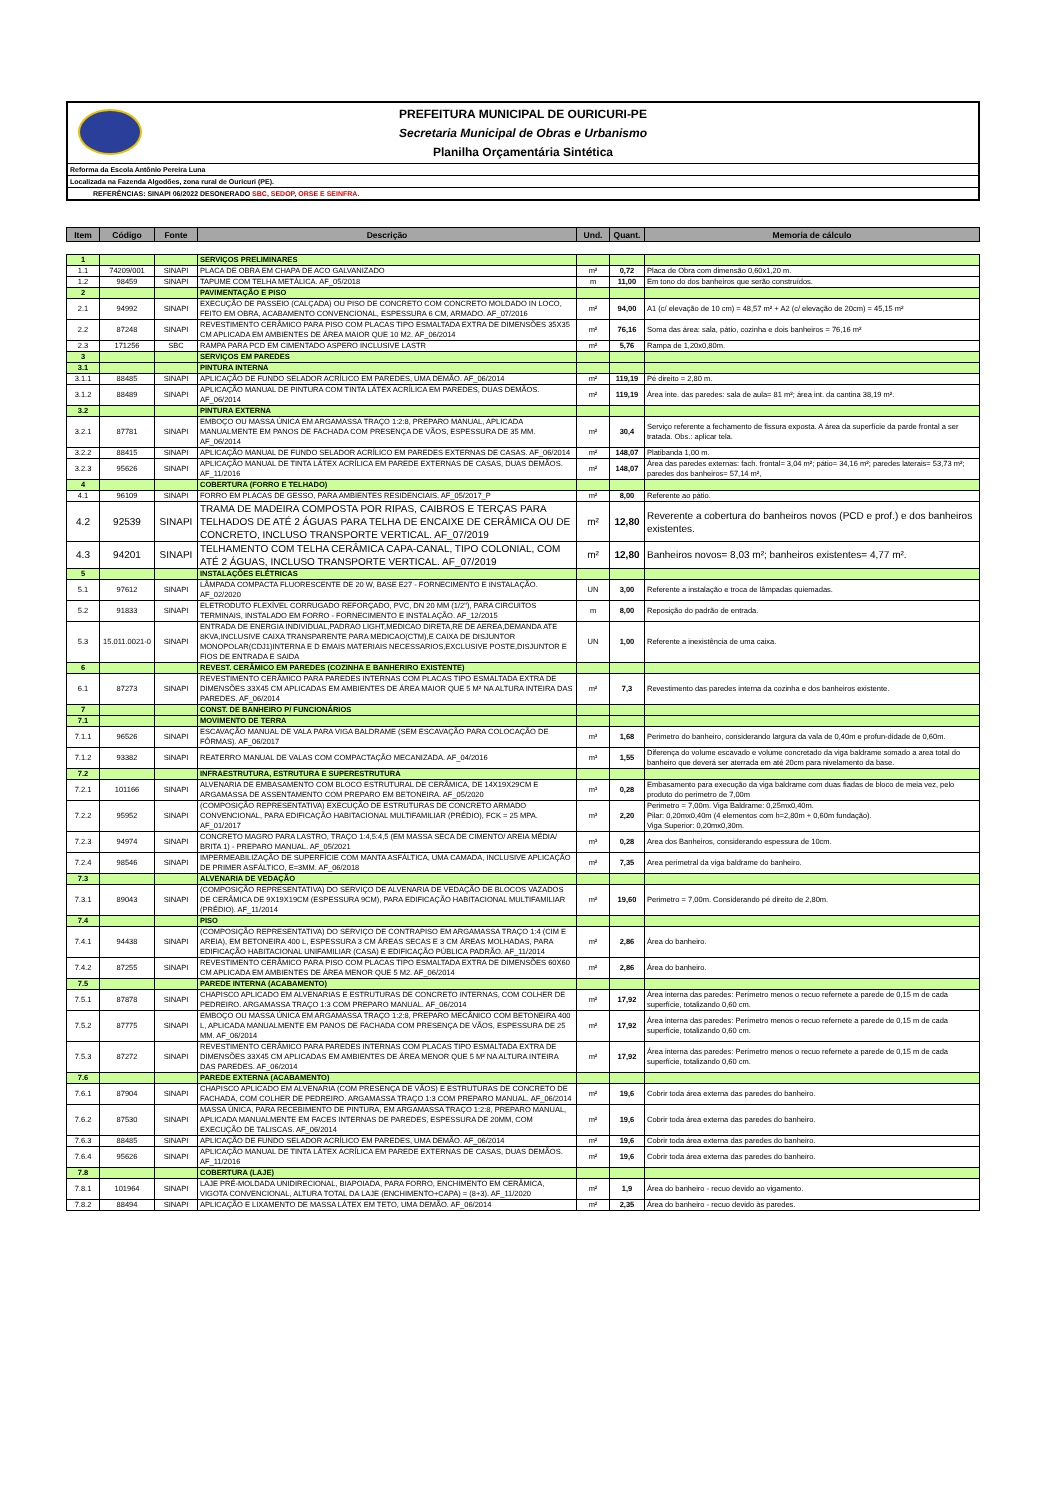PREFEITURA MUNICIPAL DE OURICURI-PE
Secretaria Municipal de Obras e Urbanismo
Planilha Orçamentária Sintética
Reforma da Escola Antônio Pereira Luna
Localizada na Fazenda Algodões, zona rural de Ouricuri (PE).
REFERÊNCIAS: SINAPI 06/2022 DESONERADO SBC, SEDOP, ORSE E SEINFRA.
| Item | Código | Fonte | Descrição | Und. | Quant. | Memoria de cálculo |
| --- | --- | --- | --- | --- | --- | --- |
| 1 | | | SERVIÇOS PRELIMINARES | | | |
| 1.1 | 74209/001 | SINAPI | PLACA DE OBRA EM CHAPA DE ACO GALVANIZADO | m² | 0,72 | Placa de Obra com dimensão 0,60x1,20 m. |
| 1.2 | 98459 | SINAPI | TAPUME COM TELHA METÁLICA. AF_05/2018 | m | 11,00 | Em tono do dos banheiros que serão construídos. |
| 2 | | | PAVIMENTAÇÃO E PISO | | | |
| 2.1 | 94992 | SINAPI | EXECUÇÃO DE PASSEIO (CALÇADA) OU PISO DE CONCRETO COM CONCRETO MOLDADO IN LOCO, FEITO EM OBRA, ACABAMENTO CONVENCIONAL, ESPESSURA 6 CM, ARMADO. AF_07/2016 | m² | 94,00 | A1 (c/ elevação de 10 cm) = 48,57 m² + A2 (c/ elevação de 20cm) = 45,15 m² |
| 2.2 | 87248 | SINAPI | REVESTIMENTO CERÂMICO PARA PISO COM PLACAS TIPO ESMALTADA EXTRA DE DIMENSÕES 35X35 CM APLICADA EM AMBIENTES DE ÁREA MAIOR QUE 10 M2. AF_06/2014 | m² | 76,16 | Soma das área: sala, pátio, cozinha e dois banheiros = 76,16 m² |
| 2.3 | 171256 | SBC | RAMPA PARA PCD EM CIMENTADO ASPERO INCLUSIVE LASTR | m² | 5,76 | Rampa de 1,20x0,80m. |
| 3 | | | SERVIÇOS EM PAREDES | | | |
| 3.1 | | | PINTURA INTERNA | | | |
| 3.1.1 | 88485 | SINAPI | APLICAÇÃO DE FUNDO SELADOR ACRÍLICO EM PAREDES, UMA DEMÃO. AF_06/2014 | m² | 119,19 | Pé direito = 2,80 m. |
| 3.1.2 | 88489 | SINAPI | APLICAÇÃO MANUAL DE PINTURA COM TINTA LÁTEX ACRÍLICA EM PAREDES, DUAS DEMÃOS. AF_06/2014 | m² | 119,19 | Área inte. das paredes: sala de aula= 81 m²; área int. da cantina 38,19 m². |
| 3.2 | | | PINTURA EXTERNA | | | |
| 3.2.1 | 87781 | SINAPI | EMBOÇO OU MASSA ÚNICA EM ARGAMASSA TRAÇO 1:2:8, PREPARO MANUAL, APLICADA MANUALMENTE EM PANOS DE FACHADA COM PRESENÇA DE VÃOS, ESPESSURA DE 35 MM. AF_06/2014 | m² | 30,4 | Serviço referente a fechamento de fissura exposta. A área da superfície da parde frontal a ser tratada. Obs.: aplicar tela. |
| 3.2.2 | 88415 | SINAPI | APLICAÇÃO MANUAL DE FUNDO SELADOR ACRÍLICO EM PAREDES EXTERNAS DE CASAS. AF_06/2014 | m² | 148,07 | Platibanda 1,00 m. |
| 3.2.3 | 95626 | SINAPI | APLICAÇÃO MANUAL DE TINTA LÁTEX ACRÍLICA EM PAREDE EXTERNAS DE CASAS, DUAS DEMÃOS. AF_11/2016 | m² | 148,07 | Área das paredes externas: fach. frontal= 3,04 m²; pátio= 34,16 m²; paredes laterais= 53,73 m²; paredes dos banheiros= 57,14 m², |
| 4 | | | COBERTURA (FORRO E TELHADO) | | | |
| 4.1 | 96109 | SINAPI | FORRO EM PLACAS DE GESSO, PARA AMBIENTES RESIDENCIAIS. AF_05/2017_P | m² | 8,00 | Referente ao pátio. |
| 4.2 | 92539 | SINAPI | TRAMA DE MADEIRA COMPOSTA POR RIPAS, CAIBROS E TERÇAS PARA TELHADOS DE ATÉ 2 ÁGUAS PARA TELHA DE ENCAIXE DE CERÂMICA OU DE CONCRETO, INCLUSO TRANSPORTE VERTICAL. AF_07/2019 | m² | 12,80 | Reverente a cobertura do banheiros novos (PCD e prof.) e dos banheiros existentes. |
| 4.3 | 94201 | SINAPI | TELHAMENTO COM TELHA CERÂMICA CAPA-CANAL, TIPO COLONIAL, COM ATÉ 2 ÁGUAS, INCLUSO TRANSPORTE VERTICAL. AF_07/2019 | m² | 12,80 | Banheiros novos= 8,03 m²; banheiros existentes= 4,77 m². |
| 5 | | | INSTALAÇÕES ELÉTRICAS | | | |
| 5.1 | 97612 | SINAPI | LÂMPADA COMPACTA FLUORESCENTE DE 20 W, BASE E27 - FORNECIMENTO E INSTALAÇÃO. AF_02/2020 | UN | 3,00 | Referente a instalação e troca de lâmpadas quiemadas. |
| 5.2 | 91833 | SINAPI | ELETRODUTO FLEXÍVEL CORRUGADO REFORÇADO, PVC, DN 20 MM (1/2"), PARA CIRCUITOS TERMINAIS, INSTALADO EM FORRO - FORNECIMENTO E INSTALAÇÃO. AF_12/2015 | m | 8,00 | Reposição do padrão de entrada. |
| 5.3 | 15.011.0021-0 | SINAPI | ENTRADA DE ENERGIA INDIVIDUAL,PADRAO LIGHT,MEDICAO DIRETA,RE DE AEREA,DEMANDA ATE 8KVA,INCLUSIVE CAIXA TRANSPARENTE PARA MEDICAO(CTM),E CAIXA DE DISJUNTOR MONOPOLAR(CDJ1)INTERNA E D EMAIS MATERIAIS NECESSARIOS,EXCLUSIVE POSTE,DISJUNTOR E FIOS DE ENTRADA E SAIDA | UN | 1,00 | Referente a inexistência de uma caixa. |
| 6 | | | REVEST. CERÂMICO EM PAREDES (COZINHA E BANHERIRO EXISTENTE) | | | |
| 6.1 | 87273 | SINAPI | REVESTIMENTO CERÂMICO PARA PAREDES INTERNAS COM PLACAS TIPO ESMALTADA EXTRA DE DIMENSÕES 33X45 CM APLICADAS EM AMBIENTES DE ÁREA MAIOR QUE 5 M² NA ALTURA INTEIRA DAS PAREDES. AF_06/2014 | m² | 7,3 | Revestimento das paredes interna da cozinha e dos banheiros existente. |
| 7 | | | CONST. DE BANHEIRO P/ FUNCIONÁRIOS | | | |
| 7.1 | | | MOVIMENTO DE TERRA | | | |
| 7.1.1 | 96526 | SINAPI | ESCAVAÇÃO MANUAL DE VALA PARA VIGA BALDRAME (SEM ESCAVAÇÃO PARA COLOCAÇÃO DE FÔRMAS). AF_06/2017 | m³ | 1,68 | Perimetro do banheiro, considerando largura da vala de 0,40m e profun-didade de 0,60m. |
| 7.1.2 | 93382 | SINAPI | REATERRO MANUAL DE VALAS COM COMPACTAÇÃO MECANIZADA. AF_04/2016 | m³ | 1,55 | Diferença do volume escavado e volume concretado da viga baldrame somado a area total do banheiro que deverá ser aterrada em até 20cm para nivelamento da base. |
| 7.2 | | | INFRAESTRUTURA, ESTRUTURA E SUPERESTRUTURA | | | |
| 7.2.1 | 101166 | SINAPI | ALVENARIA DE EMBASAMENTO COM BLOCO ESTRUTURAL DE CERÂMICA, DE 14X19X29CM E ARGAMASSA DE ASSENTAMENTO COM PREPARO EM BETONEIRA. AF_05/2020 | m³ | 0,28 | Embasamento para execução da viga baldrame com duas fiadas de bloco de meia vez, pelo produto do perimetro de 7,00m |
| 7.2.2 | 95952 | SINAPI | (COMPOSIÇÃO REPRESENTATIVA) EXECUÇÃO DE ESTRUTURAS DE CONCRETO ARMADO CONVENCIONAL, PARA EDIFICAÇÃO HABITACIONAL MULTIFAMILIAR (PRÉDIO), FCK = 25 MPA. AF_01/2017 | m³ | 2,20 | Perimetro = 7,00m. Viga Baldrame: 0,25mx0,40m. Pilar: 0,20mx0,40m (4 elementos com h=2,80m + 0,60m fundação). Viga Superior: 0,20mx0,30m. |
| 7.2.3 | 94974 | SINAPI | CONCRETO MAGRO PARA LASTRO, TRAÇO 1:4,5:4,5 (EM MASSA SECA DE CIMENTO/ AREIA MÉDIA/ BRITA 1) - PREPARO MANUAL. AF_05/2021 | m³ | 0,28 | Area dos Banheiros, considerando espessura de 10cm. |
| 7.2.4 | 98546 | SINAPI | IMPERMEABILIZAÇÃO DE SUPERFÍCIE COM MANTA ASFÁLTICA, UMA CAMADA, INCLUSIVE APLICAÇÃO DE PRIMER ASFÁLTICO, E=3MM. AF_06/2018 | m² | 7,35 | Area perimetral da viga baldrame do banheiro. |
| 7.3 | | | ALVENARIA DE VEDAÇÃO | | | |
| 7.3.1 | 89043 | SINAPI | (COMPOSIÇÃO REPRESENTATIVA) DO SERVIÇO DE ALVENARIA DE VEDAÇÃO DE BLOCOS VAZADOS DE CERÂMICA DE 9X19X19CM (ESPESSURA 9CM), PARA EDIFICAÇÃO HABITACIONAL MULTIFAMILIAR (PRÉDIO). AF_11/2014 | m² | 19,60 | Perimetro = 7,00m. Considerando pé direito de 2,80m. |
| 7.4 | | | PISO | | | |
| 7.4.1 | 94438 | SINAPI | (COMPOSIÇÃO REPRESENTATIVA) DO SERVIÇO DE CONTRAPISO EM ARGAMASSA TRAÇO 1:4 (CIM E AREIA), EM BETONEIRA 400 L, ESPESSURA 3 CM ÁREAS SECAS E 3 CM ÁREAS MOLHADAS, PARA EDIFICAÇÃO HABITACIONAL UNIFAMILIAR (CASA) E EDIFICAÇÃO PÚBLICA PADRÃO. AF_11/2014 | m² | 2,86 | Área do banheiro. |
| 7.4.2 | 87255 | SINAPI | REVESTIMENTO CERÂMICO PARA PISO COM PLACAS TIPO ESMALTADA EXTRA DE DIMENSÕES 60X60 CM APLICADA EM AMBIENTES DE ÁREA MENOR QUE 5 M2. AF_06/2014 | m² | 2,86 | Área do banheiro. |
| 7.5 | | | PAREDE INTERNA (ACABAMENTO) | | | |
| 7.5.1 | 87878 | SINAPI | CHAPISCO APLICADO EM ALVENARIAS E ESTRUTURAS DE CONCRETO INTERNAS, COM COLHER DE PEDREIRO. ARGAMASSA TRAÇO 1:3 COM PREPARO MANUAL. AF_06/2014 | m² | 17,92 | Área interna das paredes: Perímetro menos o recuo refernete a parede de 0,15 m de cada superfície, totalizando 0,60 cm. |
| 7.5.2 | 87775 | SINAPI | EMBOÇO OU MASSA ÚNICA EM ARGAMASSA TRAÇO 1:2:8, PREPARO MECÂNICO COM BETONEIRA 400 L, APLICADA MANUALMENTE EM PANOS DE FACHADA COM PRESENÇA DE VÃOS, ESPESSURA DE 25 MM. AF_06/2014 | m² | 17,92 | Área interna das paredes: Perímetro menos o recuo refernete a parede de 0,15 m de cada superfície, totalizando 0,60 cm. |
| 7.5.3 | 87272 | SINAPI | REVESTIMENTO CERÂMICO PARA PAREDES INTERNAS COM PLACAS TIPO ESMALTADA EXTRA DE DIMENSÕES 33X45 CM APLICADAS EM AMBIENTES DE ÁREA MENOR QUE 5 M² NA ALTURA INTEIRA DAS PAREDES. AF_06/2014 | m² | 17,92 | Área interna das paredes: Perímetro menos o recuo refernete a parede de 0,15 m de cada superfície, totalizando 0,60 cm. |
| 7.6 | | | PAREDE EXTERNA (ACABAMENTO) | | | |
| 7.6.1 | 87904 | SINAPI | CHAPISCO APLICADO EM ALVENARIA (COM PRESENÇA DE VÃOS) E ESTRUTURAS DE CONCRETO DE FACHADA, COM COLHER DE PEDREIRO. ARGAMASSA TRAÇO 1:3 COM PREPARO MANUAL. AF_06/2014 | m² | 19,6 | Cobrir toda área externa das paredes do banheiro. |
| 7.6.2 | 87530 | SINAPI | MASSA ÚNICA, PARA RECEBIMENTO DE PINTURA, EM ARGAMASSA TRAÇO 1:2:8, PREPARO MANUAL, APLICADA MANUALMENTE EM FACES INTERNAS DE PAREDES, ESPESSURA DE 20MM, COM EXECUÇÃO DE TALISCAS. AF_06/2014 | m² | 19,6 | Cobrir toda área externa das paredes do banheiro. |
| 7.6.3 | 88485 | SINAPI | APLICAÇÃO DE FUNDO SELADOR ACRÍLICO EM PAREDES, UMA DEMÃO. AF_06/2014 | m² | 19,6 | Cobrir toda área externa das paredes do banheiro. |
| 7.6.4 | 95626 | SINAPI | APLICAÇÃO MANUAL DE TINTA LÁTEX ACRÍLICA EM PAREDE EXTERNAS DE CASAS, DUAS DEMÃOS. AF_11/2016 | m² | 19,6 | Cobrir toda área externa das paredes do banheiro. |
| 7.8 | | | COBERTURA (LAJE) | | | |
| 7.8.1 | 101964 | SINAPI | LAJE PRÉ-MOLDADA UNIDIRECIONAL, BIAPOIADA, PARA FORRO, ENCHIMENTO EM CERÂMICA, VIGOTA CONVENCIONAL, ALTURA TOTAL DA LAJE (ENCHIMENTO+CAPA) = (8+3). AF_11/2020 | m² | 1,9 | Área do banheiro - recuo devido ao vigamento. |
| 7.8.2 | 88494 | SINAPI | APLICAÇÃO E LIXAMENTO DE MASSA LÁTEX EM TETO, UMA DEMÃO. AF_06/2014 | m² | 2,35 | Área do banheiro - recuo devido às paredes. |